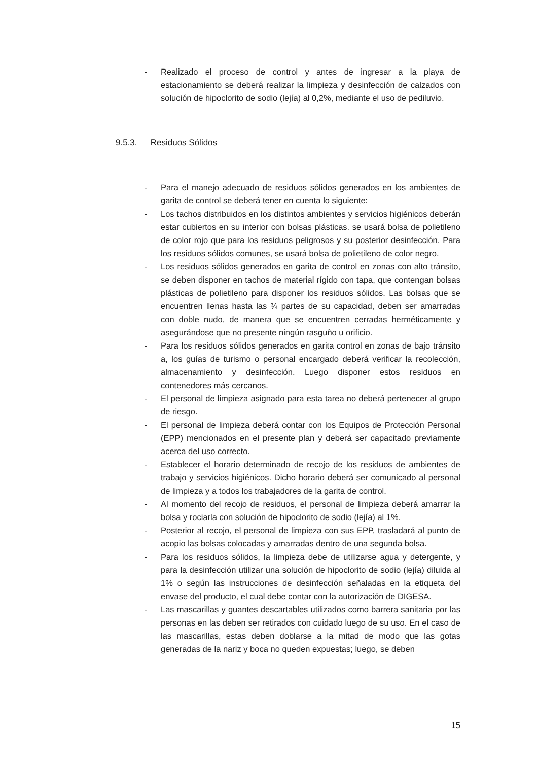- Realizado el proceso de control y antes de ingresar a la playa de estacionamiento se deberá realizar la limpieza y desinfección de calzados con solución de hipoclorito de sodio (lejía) al 0,2%, mediante el uso de pediluvio.
9.5.3. Residuos Sólidos
- Para el manejo adecuado de residuos sólidos generados en los ambientes de garita de control se deberá tener en cuenta lo siguiente:
- Los tachos distribuidos en los distintos ambientes y servicios higiénicos deberán estar cubiertos en su interior con bolsas plásticas. se usará bolsa de polietileno de color rojo que para los residuos peligrosos y su posterior desinfección. Para los residuos sólidos comunes, se usará bolsa de polietileno de color negro.
- Los residuos sólidos generados en garita de control en zonas con alto tránsito, se deben disponer en tachos de material rígido con tapa, que contengan bolsas plásticas de polietileno para disponer los residuos sólidos. Las bolsas que se encuentren llenas hasta las ¾ partes de su capacidad, deben ser amarradas con doble nudo, de manera que se encuentren cerradas herméticamente y asegurándose que no presente ningún rasguño u orificio.
- Para los residuos sólidos generados en garita control en zonas de bajo tránsito a, los guías de turismo o personal encargado deberá verificar la recolección, almacenamiento y desinfección. Luego disponer estos residuos en contenedores más cercanos.
- El personal de limpieza asignado para esta tarea no deberá pertenecer al grupo de riesgo.
- El personal de limpieza deberá contar con los Equipos de Protección Personal (EPP) mencionados en el presente plan y deberá ser capacitado previamente acerca del uso correcto.
- Establecer el horario determinado de recojo de los residuos de ambientes de trabajo y servicios higiénicos. Dicho horario deberá ser comunicado al personal de limpieza y a todos los trabajadores de la garita de control.
- Al momento del recojo de residuos, el personal de limpieza deberá amarrar la bolsa y rociarla con solución de hipoclorito de sodio (lejía) al 1%.
- Posterior al recojo, el personal de limpieza con sus EPP, trasladará al punto de acopio las bolsas colocadas y amarradas dentro de una segunda bolsa.
- Para los residuos sólidos, la limpieza debe de utilizarse agua y detergente, y para la desinfección utilizar una solución de hipoclorito de sodio (lejía) diluida al 1% o según las instrucciones de desinfección señaladas en la etiqueta del envase del producto, el cual debe contar con la autorización de DIGESA.
- Las mascarillas y guantes descartables utilizados como barrera sanitaria por las personas en las deben ser retirados con cuidado luego de su uso. En el caso de las mascarillas, estas deben doblarse a la mitad de modo que las gotas generadas de la nariz y boca no queden expuestas; luego, se deben
15